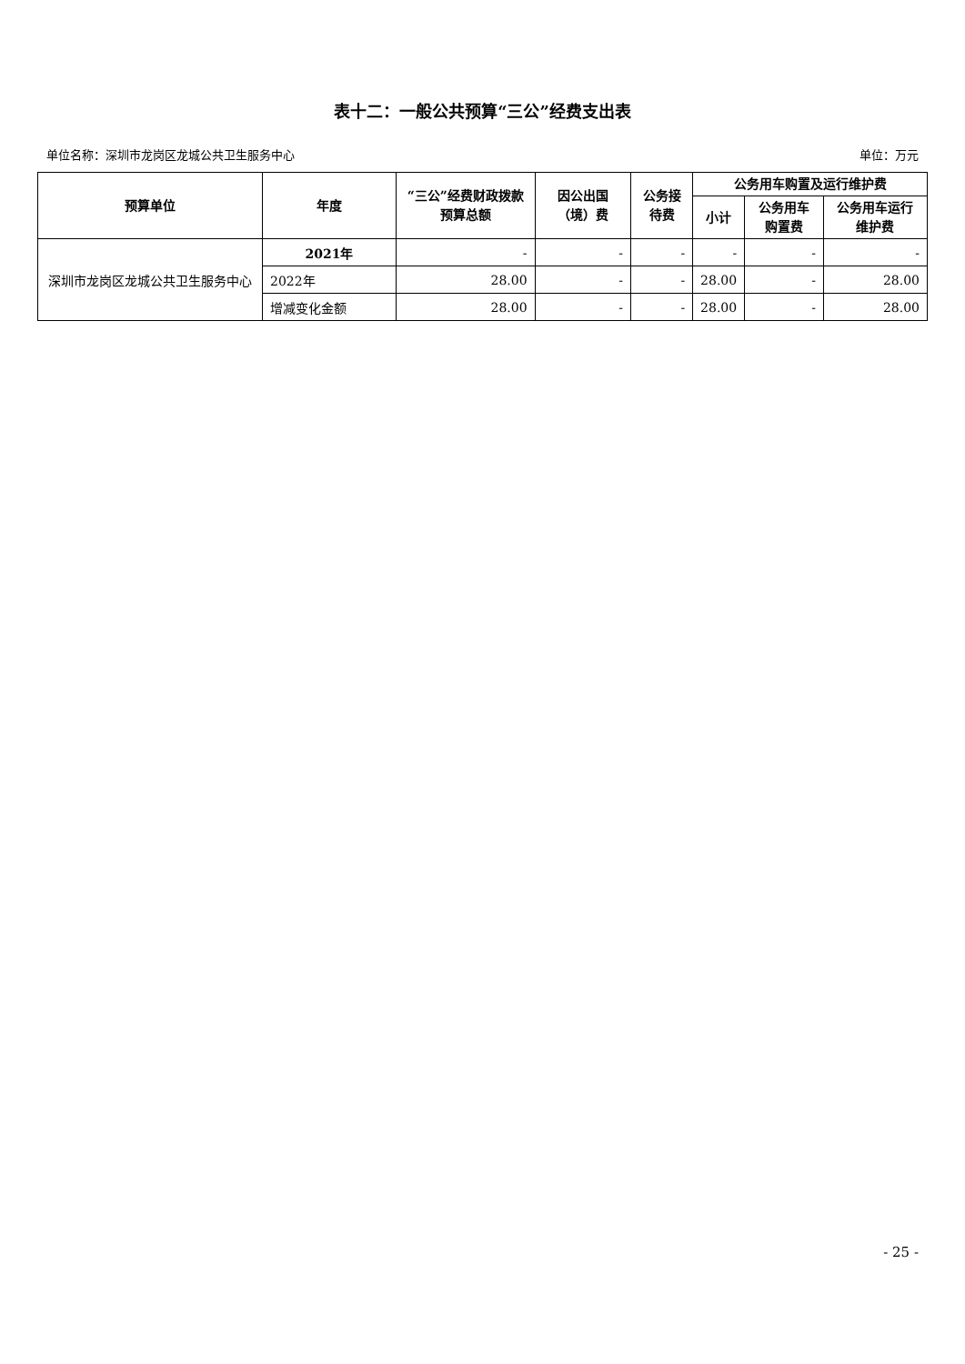表十二：一般公共预算“三公”经费支出表
单位名称：深圳市龙岗区龙城公共卫生服务中心 单位：万元
| 预算单位 | 年度 | “三公”经费财政拨款预算总额 | 因公出国（境）费 | 公务接待费 | 公务用车购置及运行维护费 | | |
| --- | --- | --- | --- | --- | --- | --- | --- |
| | | | | | 小计 | 公务用车购置费 | 公务用车运行维护费 |
| 深圳市龙岗区龙城公共卫生服务中心 | 2021年 | - | - | - | - | - | - |
| | 2022年 | 28.00 | - | - | 28.00 | - | 28.00 |
| | 增减变化金额 | 28.00 | - | - | 28.00 | - | 28.00 |
- 25 -